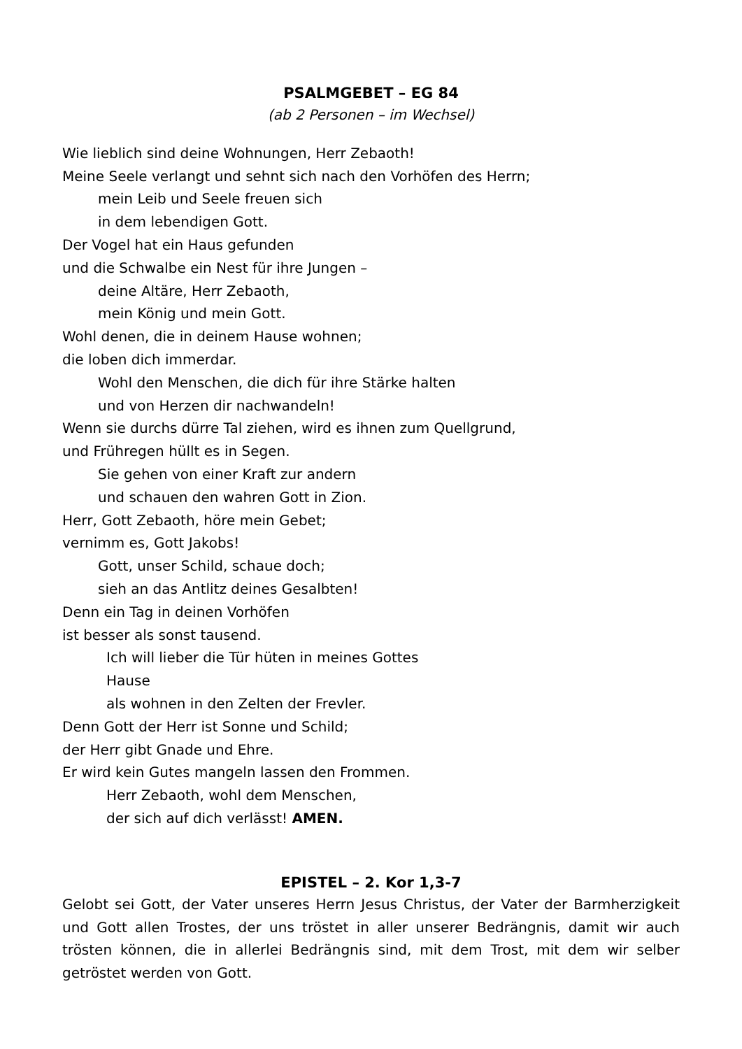PSALMGEBET – EG 84
(ab 2 Personen – im Wechsel)
Wie lieblich sind deine Wohnungen, Herr Zebaoth!
Meine Seele verlangt und sehnt sich nach den Vorhöfen des Herrn;
mein Leib und Seele freuen sich
in dem lebendigen Gott.
Der Vogel hat ein Haus gefunden
und die Schwalbe ein Nest für ihre Jungen –
deine Altäre, Herr Zebaoth,
mein König und mein Gott.
Wohl denen, die in deinem Hause wohnen;
die loben dich immerdar.
Wohl den Menschen, die dich für ihre Stärke halten
und von Herzen dir nachwandeln!
Wenn sie durchs dürre Tal ziehen, wird es ihnen zum Quellgrund,
und Frühregen hüllt es in Segen.
Sie gehen von einer Kraft zur andern
und schauen den wahren Gott in Zion.
Herr, Gott Zebaoth, höre mein Gebet;
vernimm es, Gott Jakobs!
Gott, unser Schild, schaue doch;
sieh an das Antlitz deines Gesalbten!
Denn ein Tag in deinen Vorhöfen
ist besser als sonst tausend.
Ich will lieber die Tür hüten in meines Gottes
Hause
als wohnen in den Zelten der Frevler.
Denn Gott der Herr ist Sonne und Schild;
der Herr gibt Gnade und Ehre.
Er wird kein Gutes mangeln lassen den Frommen.
Herr Zebaoth, wohl dem Menschen,
der sich auf dich verlässt! AMEN.
EPISTEL – 2. Kor 1,3-7
Gelobt sei Gott, der Vater unseres Herrn Jesus Christus, der Vater der Barmherzigkeit und Gott allen Trostes, der uns tröstet in aller unserer Bedrängnis, damit wir auch trösten können, die in allerlei Bedrängnis sind, mit dem Trost, mit dem wir selber getröstet werden von Gott.